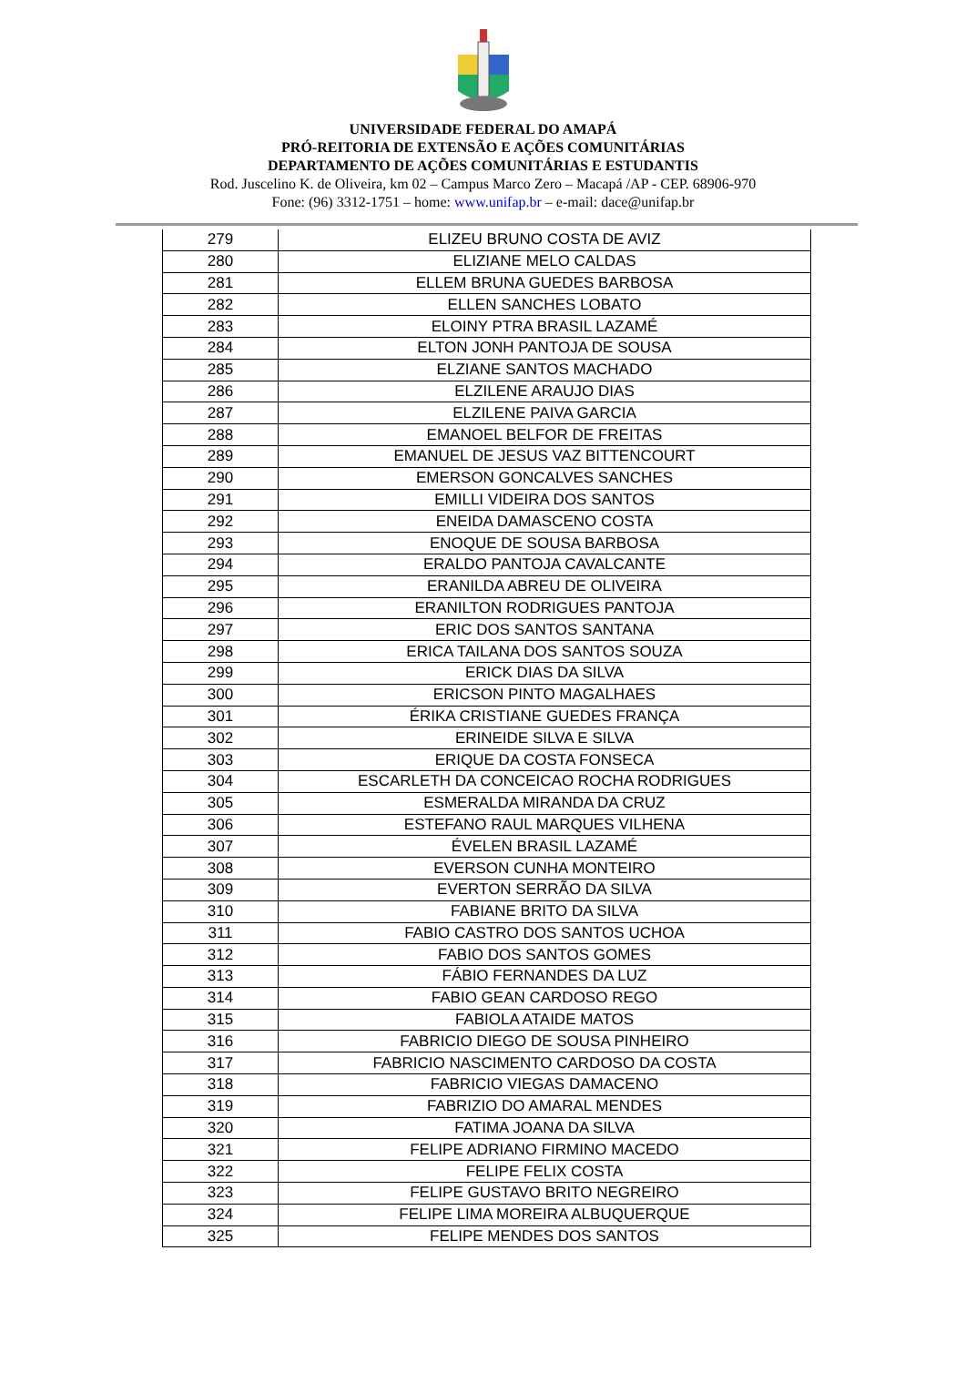UNIVERSIDADE FEDERAL DO AMAPÁ
PRÓ-REITORIA DE EXTENSÃO E AÇÕES COMUNITÁRIAS
DEPARTAMENTO DE AÇÕES COMUNITÁRIAS E ESTUDANTIS
Rod. Juscelino K. de Oliveira, km 02 – Campus Marco Zero – Macapá /AP - CEP. 68906-970
Fone: (96) 3312-1751 – home: www.unifap.br – e-mail: dace@unifap.br
| 279 | ELIZEU BRUNO COSTA DE AVIZ |
| 280 | ELIZIANE MELO CALDAS |
| 281 | ELLEM BRUNA GUEDES BARBOSA |
| 282 | ELLEN SANCHES LOBATO |
| 283 | ELOINY PTRA BRASIL LAZAMÉ |
| 284 | ELTON JONH PANTOJA DE SOUSA |
| 285 | ELZIANE SANTOS MACHADO |
| 286 | ELZILENE ARAUJO DIAS |
| 287 | ELZILENE PAIVA GARCIA |
| 288 | EMANOEL BELFOR DE FREITAS |
| 289 | EMANUEL DE JESUS VAZ BITTENCOURT |
| 290 | EMERSON GONCALVES SANCHES |
| 291 | EMILLI VIDEIRA DOS SANTOS |
| 292 | ENEIDA DAMASCENO COSTA |
| 293 | ENOQUE DE SOUSA BARBOSA |
| 294 | ERALDO PANTOJA CAVALCANTE |
| 295 | ERANILDA ABREU DE OLIVEIRA |
| 296 | ERANILTON RODRIGUES PANTOJA |
| 297 | ERIC DOS SANTOS SANTANA |
| 298 | ERICA TAILANA DOS SANTOS SOUZA |
| 299 | ERICK DIAS DA SILVA |
| 300 | ERICSON PINTO MAGALHAES |
| 301 | ÉRIKA CRISTIANE GUEDES FRANÇA |
| 302 | ERINEIDE SILVA E SILVA |
| 303 | ERIQUE DA COSTA FONSECA |
| 304 | ESCARLETH DA CONCEICAO ROCHA RODRIGUES |
| 305 | ESMERALDA MIRANDA DA CRUZ |
| 306 | ESTEFANO RAUL MARQUES VILHENA |
| 307 | ÉVELEN BRASIL LAZAMÉ |
| 308 | EVERSON CUNHA MONTEIRO |
| 309 | EVERTON SERRÃO DA SILVA |
| 310 | FABIANE BRITO DA SILVA |
| 311 | FABIO CASTRO DOS SANTOS UCHOA |
| 312 | FABIO DOS SANTOS GOMES |
| 313 | FÁBIO FERNANDES DA LUZ |
| 314 | FABIO GEAN CARDOSO REGO |
| 315 | FABIOLA ATAIDE MATOS |
| 316 | FABRICIO DIEGO DE SOUSA PINHEIRO |
| 317 | FABRICIO NASCIMENTO CARDOSO DA COSTA |
| 318 | FABRICIO VIEGAS DAMACENO |
| 319 | FABRIZIO DO AMARAL MENDES |
| 320 | FATIMA JOANA DA SILVA |
| 321 | FELIPE ADRIANO FIRMINO MACEDO |
| 322 | FELIPE FELIX COSTA |
| 323 | FELIPE GUSTAVO BRITO NEGREIRO |
| 324 | FELIPE LIMA MOREIRA ALBUQUERQUE |
| 325 | FELIPE MENDES DOS SANTOS |